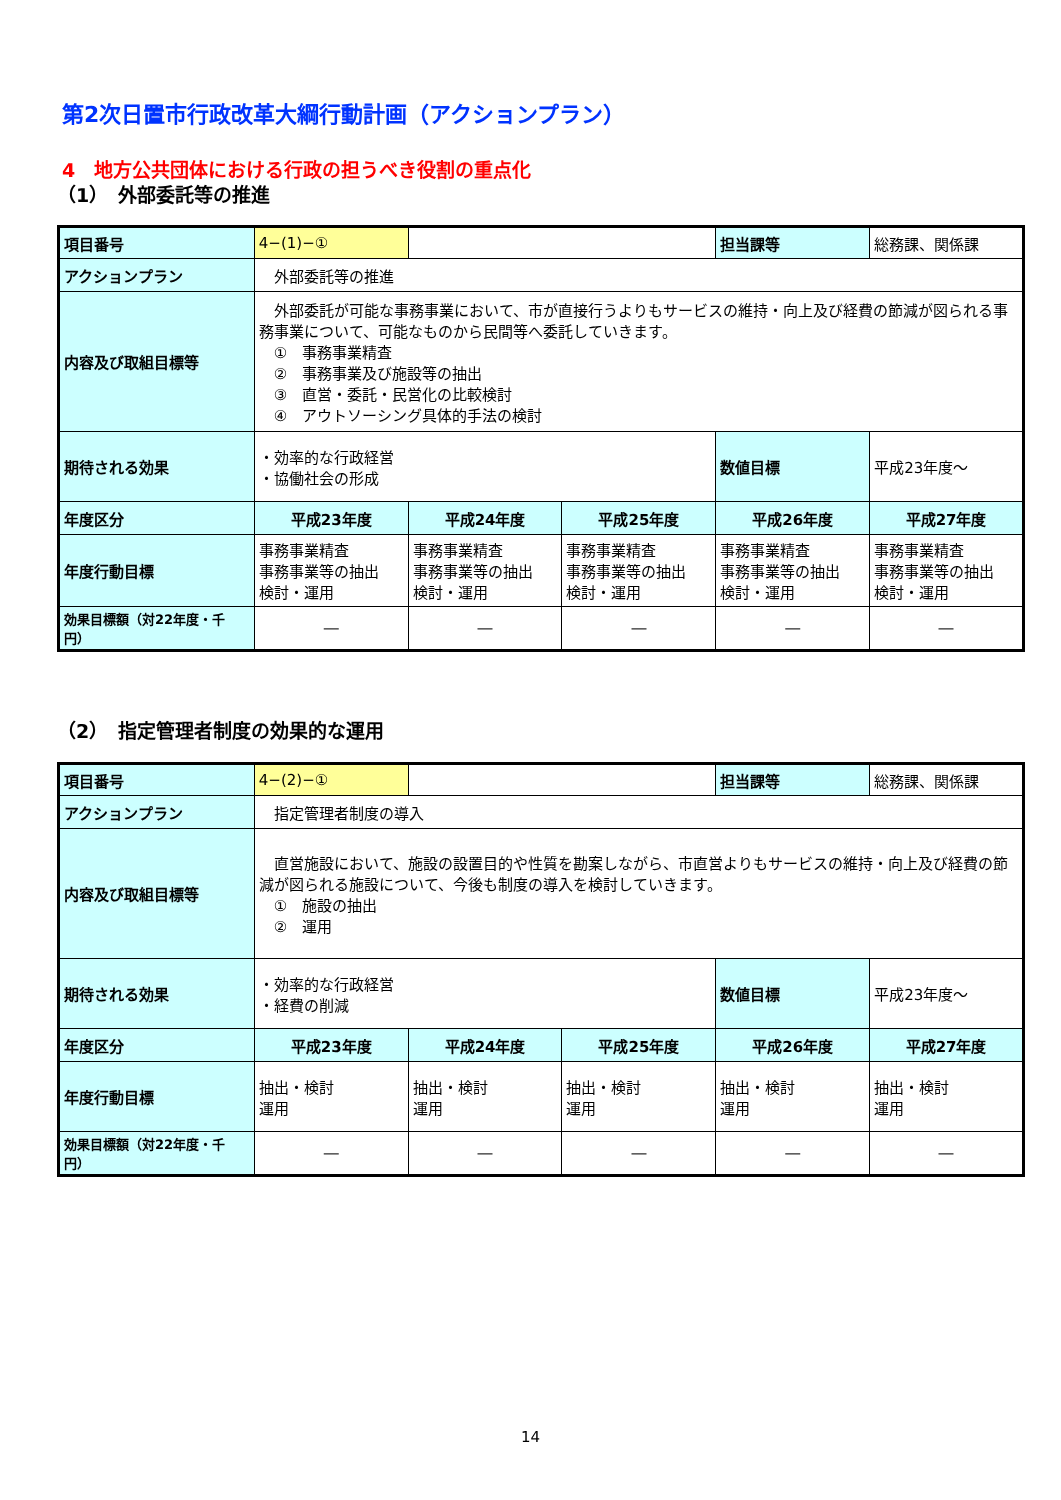第2次日置市行政改革大綱行動計画（アクションプラン）
4　地方公共団体における行政の担うべき役割の重点化
（1）　外部委託等の推進
| 項目番号 | 4−(1)−① | | | 担当課等 | 総務課、関係課 |
| アクションプラン | 外部委託等の推進 | | | | |
| 内容及び取組目標等 | 外部委託が可能な事務事業において、市が直接行うよりもサービスの維持・向上及び経費の節減が図られる事務事業について、可能なものから民間等へ委託していきます。 ① 事務事業精査 ② 事務事業及び施設等の抽出 ③ 直営・委託・民営化の比較検討 ④ アウトソーシング具体的手法の検討 | | | | |
| 期待される効果 | ・効率的な行政経営 ・協働社会の形成 | | | 数値目標 | 平成23年度～ |
| 年度区分 | 平成23年度 | 平成24年度 | 平成25年度 | 平成26年度 | 平成27年度 |
| 年度行動目標 | 事務事業精査 事務事業等の抽出 検討・運用 | 事務事業精査 事務事業等の抽出 検討・運用 | 事務事業精査 事務事業等の抽出 検討・運用 | 事務事業精査 事務事業等の抽出 検討・運用 | 事務事業精査 事務事業等の抽出 検討・運用 |
| 効果目標額（対22年度・千円） | ― | ― | ― | ― | ― |
（2）　指定管理者制度の効果的な運用
| 項目番号 | 4−(2)−① | | | 担当課等 | 総務課、関係課 |
| アクションプラン | 指定管理者制度の導入 | | | | |
| 内容及び取組目標等 | 直営施設において、施設の設置目的や性質を勘案しながら、市直営よりもサービスの維持・向上及び経費の節減が図られる施設について、今後も制度の導入を検討していきます。 ① 施設の抽出 ② 運用 | | | | |
| 期待される効果 | ・効率的な行政経営 ・経費の削減 | | | 数値目標 | 平成23年度～ |
| 年度区分 | 平成23年度 | 平成24年度 | 平成25年度 | 平成26年度 | 平成27年度 |
| 年度行動目標 | 抽出・検討 運用 | 抽出・検討 運用 | 抽出・検討 運用 | 抽出・検討 運用 | 抽出・検討 運用 |
| 効果目標額（対22年度・千円） | ― | ― | ― | ― | ― |
14